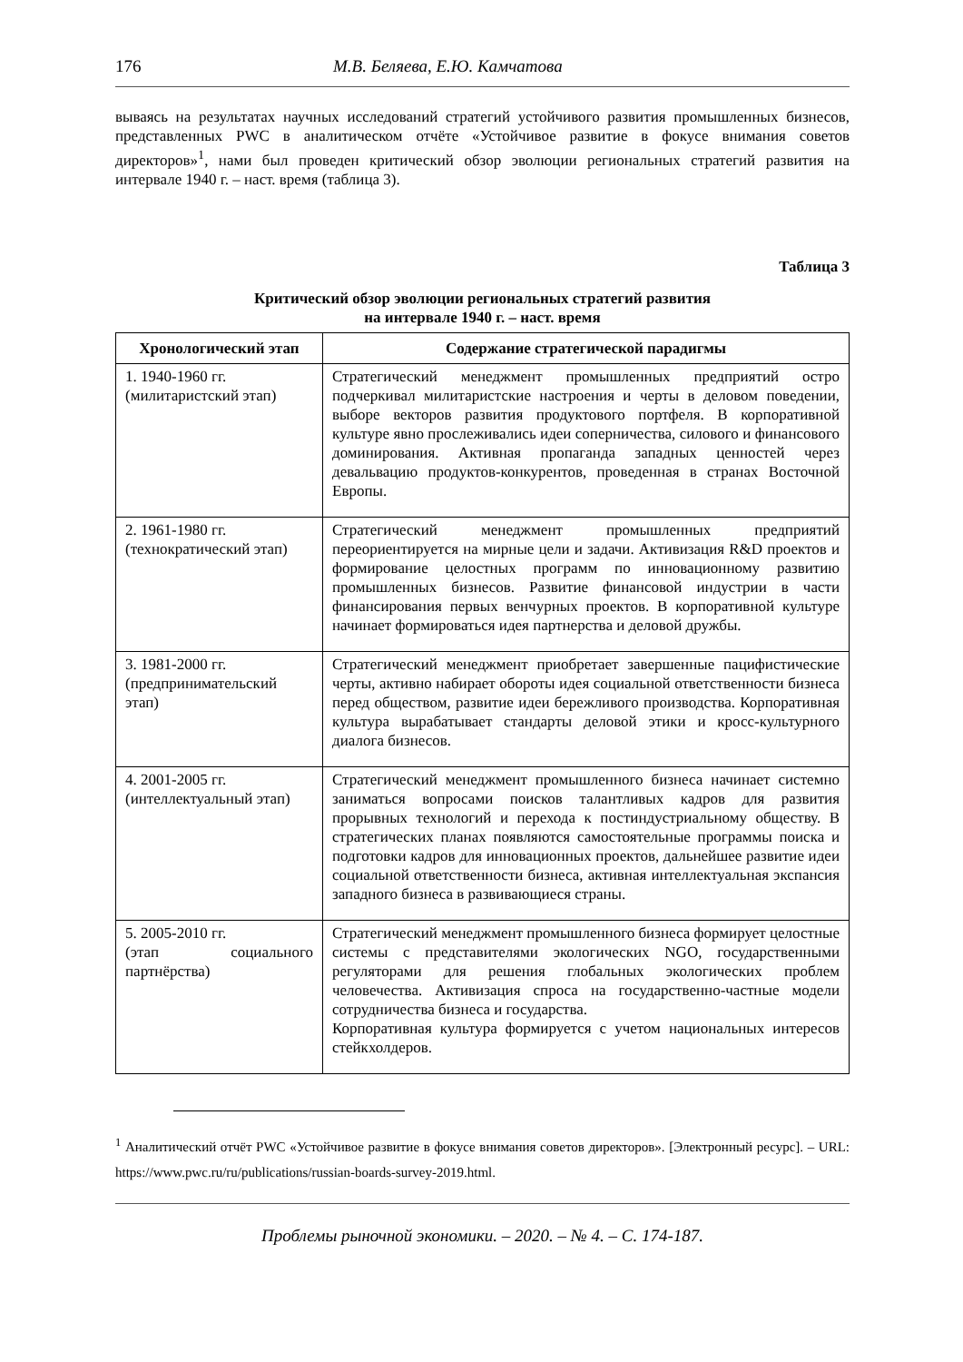176 М.В. Беляева, Е.Ю. Камчатова
вываясь на результатах научных исследований стратегий устойчивого развития промышленных бизнесов, представленных PWC в аналитическом отчёте «Устойчивое развитие в фокусе внимания советов директоров»<sup>1</sup>, нами был проведен критический обзор эволюции региональных стратегий развития на интервале 1940 г. – наст. время (таблица 3).
Таблица 3
Критический обзор эволюции региональных стратегий развития
на интервале 1940 г. – наст. время
| Хронологический этап | Содержание стратегической парадигмы |
| --- | --- |
| 1. 1940-1960 гг. (милитаристский этап) | Стратегический менеджмент промышленных предприятий остро подчеркивал милитаристские настроения и черты в деловом поведении, выборе векторов развития продуктового портфеля. В корпоративной культуре явно прослеживались идеи соперничества, силового и финансового доминирования. Активная пропаганда западных ценностей через девальвацию продуктов-конкурентов, проведенная в странах Восточной Европы. |
| 2. 1961-1980 гг. (технократический этап) | Стратегический менеджмент промышленных предприятий переориентируется на мирные цели и задачи. Активизация R&D проектов и формирование целостных программ по инновационному развитию промышленных бизнесов. Развитие финансовой индустрии в части финансирования первых венчурных проектов. В корпоративной культуре начинает формироваться идея партнерства и деловой дружбы. |
| 3. 1981-2000 гг. (предпринимательский этап) | Стратегический менеджмент приобретает завершенные пацифистические черты, активно набирает обороты идея социальной ответственности бизнеса перед обществом, развитие идеи бережливого производства. Корпоративная культура вырабатывает стандарты деловой этики и кросс-культурного диалога бизнесов. |
| 4. 2001-2005 гг. (интеллектуальный этап) | Стратегический менеджмент промышленного бизнеса начинает системно заниматься вопросами поисков талантливых кадров для развития прорывных технологий и перехода к постиндустриальному обществу. В стратегических планах появляются самостоятельные программы поиска и подготовки кадров для инновационных проектов, дальнейшее развитие идеи социальной ответственности бизнеса, активная интеллектуальная экспансия западного бизнеса в развивающиеся страны. |
| 5. 2005-2010 гг. (этап социального партнёрства) | Стратегический менеджмент промышленного бизнеса формирует целостные системы с представителями экологических NGO, государственными регуляторами для решения глобальных экологических проблем человечества. Активизация спроса на государственно-частные модели сотрудничества бизнеса и государства. Корпоративная культура формируется с учетом национальных интересов стейкхолдеров. |
<sup>1</sup> Аналитический отчёт PWC «Устойчивое развитие в фокусе внимания советов директоров». [Электронный ресурс]. – URL: https://www.pwc.ru/ru/publications/russian-boards-survey-2019.html.
Проблемы рыночной экономики. – 2020. – № 4. – С. 174-187.